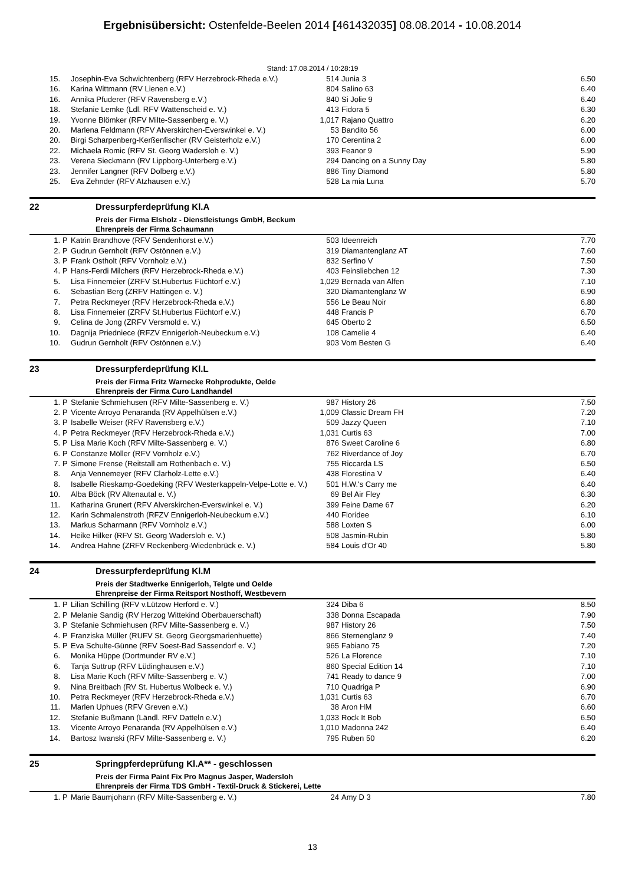Ergebnisübersicht: Ostenfelde-Beelen 2014 [461432035] 08.08.2014 - 10.08.2014
Stand: 17.08.2014 / 10:28:19
| 15. | | Josephin-Eva Schwichtenberg (RFV Herzebrock-Rheda e.V.) | 514 | Junia 3 | 6.50 |
| 16. | | Karina Wittmann (RV Lienen e.V.) | 804 | Salino 63 | 6.40 |
| 16. | | Annika Pfuderer (RFV Ravensberg e.V.) | 840 | Si Jolie 9 | 6.40 |
| 18. | | Stefanie Lemke (Ldl. RFV Wattenscheid e. V.) | 413 | Fidora 5 | 6.30 |
| 19. | | Yvonne Blömker (RFV Milte-Sassenberg e. V.) | 1,017 | Rajano Quattro | 6.20 |
| 20. | | Marlena Feldmann (RFV Alverskirchen-Everswinkel e. V.) | 53 | Bandito 56 | 6.00 |
| 20. | | Birgi Scharpenberg-Kerßenfischer (RV Geisterholz e.V.) | 170 | Cerentina 2 | 6.00 |
| 22. | | Michaela Romic (RFV St. Georg Wadersloh e. V.) | 393 | Feanor 9 | 5.90 |
| 23. | | Verena Sieckmann (RV Lippborg-Unterberg e.V.) | 294 | Dancing on a Sunny Day | 5.80 |
| 23. | | Jennifer Langner (RFV Dolberg e.V.) | 886 | Tiny Diamond | 5.80 |
| 25. | | Eva Zehnder (RFV Atzhausen e.V.) | 528 | La mia Luna | 5.70 |
22 Dressurpferdeprüfung Kl.A
Preis der Firma Elsholz - Dienstleistungs GmbH, Beckum
Ehrenpreis der Firma Schaumann
| 1. | P | Katrin Brandhove (RFV Sendenhorst e.V.) | 503 | Ideenreich | 7.70 |
| 2. | P | Gudrun Gernholt (RFV Ostönnen e.V.) | 319 | Diamantenglanz AT | 7.60 |
| 3. | P | Frank Ostholt (RFV Vornholz e.V.) | 832 | Serfino V | 7.50 |
| 4. | P | Hans-Ferdi Milchers (RFV Herzebrock-Rheda e.V.) | 403 | Feinsliebchen 12 | 7.30 |
| 5. | | Lisa Finnemeier (ZRFV St.Hubertus Füchtorf e.V.) | 1,029 | Bernada van Alfen | 7.10 |
| 6. | | Sebastian Berg (ZRFV Hattingen e. V.) | 320 | Diamantenglanz W | 6.90 |
| 7. | | Petra Reckmeyer (RFV Herzebrock-Rheda e.V.) | 556 | Le Beau Noir | 6.80 |
| 8. | | Lisa Finnemeier (ZRFV St.Hubertus Füchtorf e.V.) | 448 | Francis P | 6.70 |
| 9. | | Celina de Jong (ZRFV Versmold e. V.) | 645 | Oberto 2 | 6.50 |
| 10. | | Dagnija Priedniece (RFZV Ennigerloh-Neubeckum e.V.) | 108 | Camelie 4 | 6.40 |
| 10. | | Gudrun Gernholt (RFV Ostönnen e.V.) | 903 | Vom Besten G | 6.40 |
23 Dressurpferdeprüfung Kl.L
Preis der Firma Fritz Warnecke Rohprodukte, Oelde
Ehrenpreis der Firma Curo Landhandel
| 1. | P | Stefanie Schmiehusen (RFV Milte-Sassenberg e. V.) | 987 | History 26 | 7.50 |
| 2. | P | Vicente Arroyo Penaranda (RV Appelhülsen e.V.) | 1,009 | Classic Dream FH | 7.20 |
| 3. | P | Isabelle Weiser (RFV Ravensberg e.V.) | 509 | Jazzy Queen | 7.10 |
| 4. | P | Petra Reckmeyer (RFV Herzebrock-Rheda e.V.) | 1,031 | Curtis 63 | 7.00 |
| 5. | P | Lisa Marie Koch (RFV Milte-Sassenberg e. V.) | 876 | Sweet Caroline 6 | 6.80 |
| 6. | P | Constanze Möller (RFV Vornholz e.V.) | 762 | Riverdance of Joy | 6.70 |
| 7. | P | Simone Frense (Reitstall am Rothenbach e. V.) | 755 | Riccarda LS | 6.50 |
| 8. | | Anja Vennemeyer (RFV Clarholz-Lette e.V.) | 438 | Florestina V | 6.40 |
| 8. | | Isabelle Rieskamp-Goedeking (RFV Westerkappeln-Velpe-Lotte e. V.) | 501 | H.W.'s Carry me | 6.40 |
| 10. | | Alba Böck (RV Altenautal e. V.) | 69 | Bel Air Fley | 6.30 |
| 11. | | Katharina Grunert (RFV Alverskirchen-Everswinkel e. V.) | 399 | Feine Dame 67 | 6.20 |
| 12. | | Karin Schmalenstroth (RFZV Ennigerloh-Neubeckum e.V.) | 440 | Floridee | 6.10 |
| 13. | | Markus Scharmann (RFV Vornholz e.V.) | 588 | Loxten S | 6.00 |
| 14. | | Heike Hilker (RFV St. Georg Wadersloh e. V.) | 508 | Jasmin-Rubin | 5.80 |
| 14. | | Andrea Hahne (ZRFV Reckenberg-Wiedenbrück e. V.) | 584 | Louis d'Or 40 | 5.80 |
24 Dressurpferdeprüfung Kl.M
Preis der Stadtwerke Ennigerloh, Telgte und Oelde
Ehrenpreise der Firma Reitsport Nosthoff, Westbevern
| 1. | P | Lilian Schilling (RFV v.Lützow Herford e. V.) | 324 | Diba 6 | 8.50 |
| 2. | P | Melanie Sandig (RV Herzog Wittekind Oberbauerschaft) | 338 | Donna Escapada | 7.90 |
| 3. | P | Stefanie Schmiehusen (RFV Milte-Sassenberg e. V.) | 987 | History 26 | 7.50 |
| 4. | P | Franziska Müller (RUFV St. Georg Georgsmarienhuette) | 866 | Sternenglanz 9 | 7.40 |
| 5. | P | Eva Schulte-Günne (RFV Soest-Bad Sassendorf e. V.) | 965 | Fabiano 75 | 7.20 |
| 6. | | Monika Hüppe (Dortmunder RV e.V.) | 526 | La Florence | 7.10 |
| 6. | | Tanja Suttrup (RFV Lüdinghausen e.V.) | 860 | Special Edition 14 | 7.10 |
| 8. | | Lisa Marie Koch (RFV Milte-Sassenberg e. V.) | 741 | Ready to dance 9 | 7.00 |
| 9. | | Nina Breitbach (RV St. Hubertus Wolbeck e. V.) | 710 | Quadriga P | 6.90 |
| 10. | | Petra Reckmeyer (RFV Herzebrock-Rheda e.V.) | 1,031 | Curtis 63 | 6.70 |
| 11. | | Marlen Uphues (RFV Greven e.V.) | 38 | Aron HM | 6.60 |
| 12. | | Stefanie Bußmann (Ländl. RFV Datteln e.V.) | 1,033 | Rock It Bob | 6.50 |
| 13. | | Vicente Arroyo Penaranda (RV Appelhülsen e.V.) | 1,010 | Madonna 242 | 6.40 |
| 14. | | Bartosz Iwanski (RFV Milte-Sassenberg e. V.) | 795 | Ruben 50 | 6.20 |
25 Springpferdeprüfung Kl.A** - geschlossen
Preis der Firma Paint Fix Pro Magnus Jasper, Wadersloh
Ehrenpreis der Firma TDS GmbH - Textil-Druck & Stickerei, Lette
| 1. | P | Marie Baumjohann (RFV Milte-Sassenberg e. V.) | 24 | Amy D 3 | 7.80 |
13